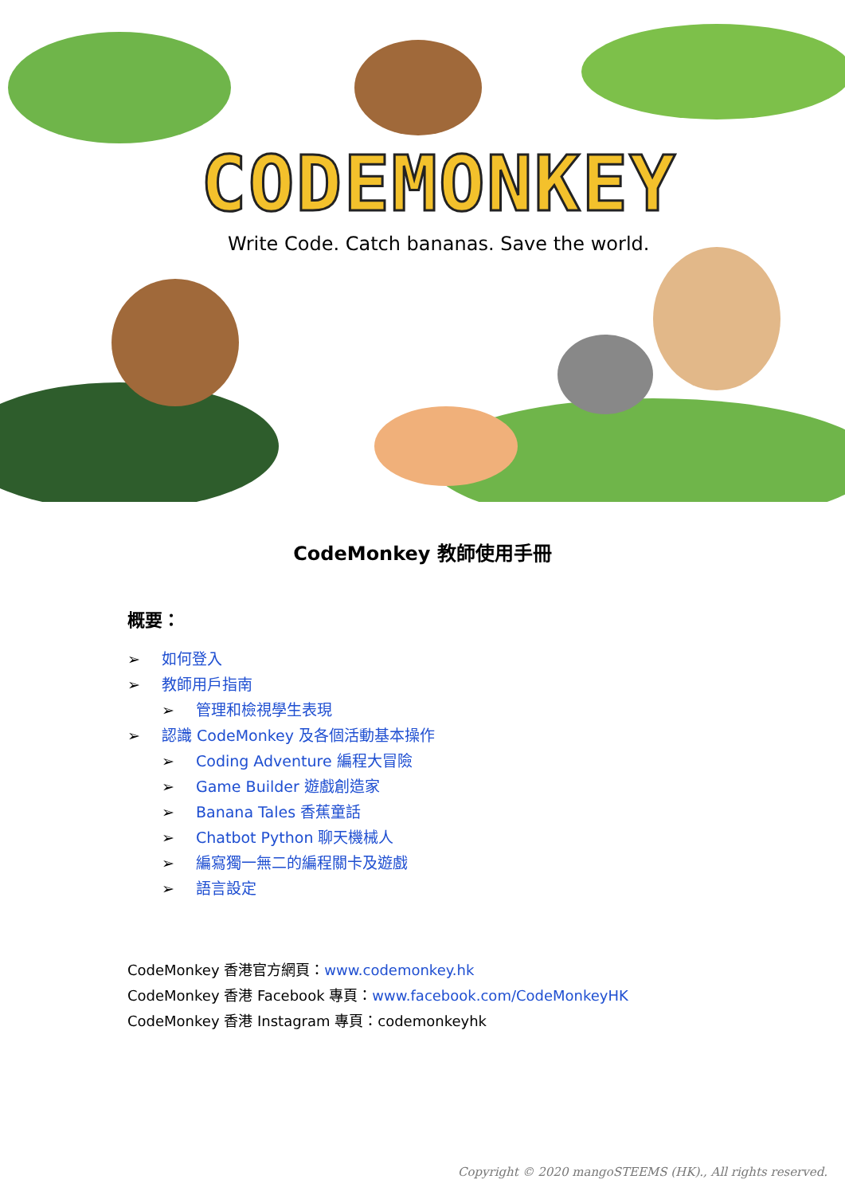CODEMONKEY
Write Code. Catch bananas. Save the world.
CodeMonkey 教師使用手冊
概要：
➢ 如何登入
➢ 教師用戶指南
➢ 管理和檢視學生表現
➢ 認識 CodeMonkey 及各個活動基本操作
➢ Coding Adventure 編程大冒險
➢ Game Builder 遊戲創造家
➢ Banana Tales 香蕉童話
➢ Chatbot Python 聊天機械人
➢ 編寫獨一無二的編程關卡及遊戲
➢ 語言設定
CodeMonkey 香港官方網頁：www.codemonkey.hk
CodeMonkey 香港 Facebook 專頁：www.facebook.com/CodeMonkeyHK
CodeMonkey 香港 Instagram 專頁：codemonkeyhk
Copyright © 2020 mangoSTEEMS (HK)., All rights reserved.